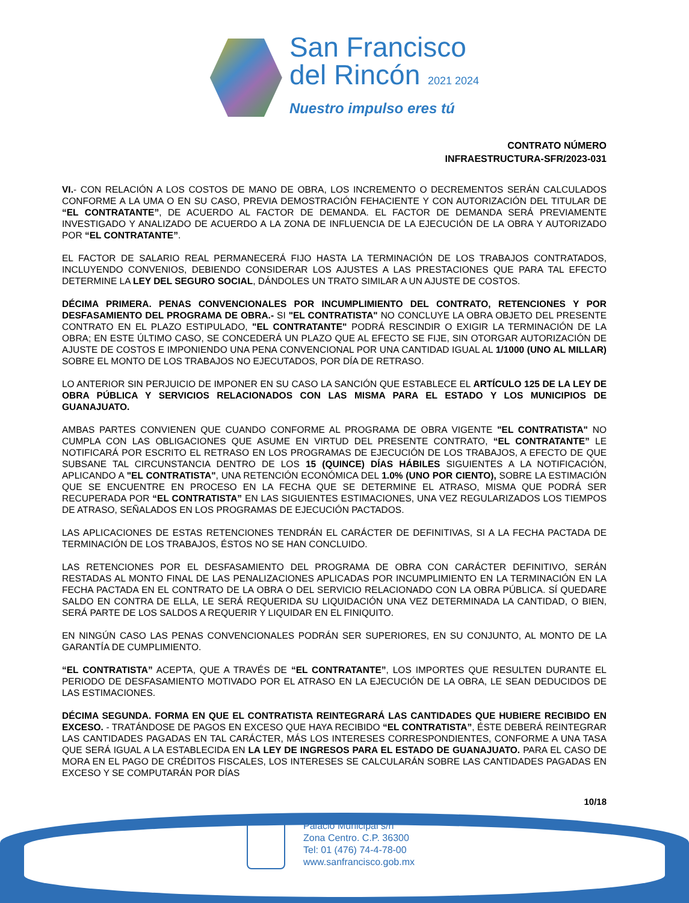San Francisco
del Rincón 2021 2024
Nuestro impulso eres tú
CONTRATO NÚMERO
INFRAESTRUCTURA-SFR/2023-031
VI.- CON RELACIÓN A LOS COSTOS DE MANO DE OBRA, LOS INCREMENTO O DECREMENTOS SERÁN CALCULADOS CONFORME A LA UMA O EN SU CASO, PREVIA DEMOSTRACIÓN FEHACIENTE Y CON AUTORIZACIÓN DEL TITULAR DE “EL CONTRATANTE”, DE ACUERDO AL FACTOR DE DEMANDA. EL FACTOR DE DEMANDA SERÁ PREVIAMENTE INVESTIGADO Y ANALIZADO DE ACUERDO A LA ZONA DE INFLUENCIA DE LA EJECUCIÓN DE LA OBRA Y AUTORIZADO POR “EL CONTRATANTE”.
EL FACTOR DE SALARIO REAL PERMANECERÁ FIJO HASTA LA TERMINACIÓN DE LOS TRABAJOS CONTRATADOS, INCLUYENDO CONVENIOS, DEBIENDO CONSIDERAR LOS AJUSTES A LAS PRESTACIONES QUE PARA TAL EFECTO DETERMINE LA LEY DEL SEGURO SOCIAL, DÁNDOLES UN TRATO SIMILAR A UN AJUSTE DE COSTOS.
DÉCIMA PRIMERA. PENAS CONVENCIONALES POR INCUMPLIMIENTO DEL CONTRATO, RETENCIONES Y POR DESFASAMIENTO DEL PROGRAMA DE OBRA.- SI "EL CONTRATISTA" NO CONCLUYE LA OBRA OBJETO DEL PRESENTE CONTRATO EN EL PLAZO ESTIPULADO, "EL CONTRATANTE" PODRÁ RESCINDIR O EXIGIR LA TERMINACIÓN DE LA OBRA; EN ESTE ÚLTIMO CASO, SE CONCEDERÁ UN PLAZO QUE AL EFECTO SE FIJE, SIN OTORGAR AUTORIZACIÓN DE AJUSTE DE COSTOS E IMPONIENDO UNA PENA CONVENCIONAL POR UNA CANTIDAD IGUAL AL 1/1000 (UNO AL MILLAR) SOBRE EL MONTO DE LOS TRABAJOS NO EJECUTADOS, POR DÍA DE RETRASO.
LO ANTERIOR SIN PERJUICIO DE IMPONER EN SU CASO LA SANCIÓN QUE ESTABLECE EL ARTÍCULO 125 DE LA LEY DE OBRA PÚBLICA Y SERVICIOS RELACIONADOS CON LAS MISMA PARA EL ESTADO Y LOS MUNICIPIOS DE GUANAJUATO.
AMBAS PARTES CONVIENEN QUE CUANDO CONFORME AL PROGRAMA DE OBRA VIGENTE "EL CONTRATISTA" NO CUMPLA CON LAS OBLIGACIONES QUE ASUME EN VIRTUD DEL PRESENTE CONTRATO, “EL CONTRATANTE” LE NOTIFICARÁ POR ESCRITO EL RETRASO EN LOS PROGRAMAS DE EJECUCIÓN DE LOS TRABAJOS, A EFECTO DE QUE SUBSANE TAL CIRCUNSTANCIA DENTRO DE LOS 15 (QUINCE) DÍAS HÁBILES SIGUIENTES A LA NOTIFICACIÓN, APLICANDO A "EL CONTRATISTA", UNA RETENCIÓN ECONÓMICA DEL 1.0% (UNO POR CIENTO), SOBRE LA ESTIMACIÓN QUE SE ENCUENTRE EN PROCESO EN LA FECHA QUE SE DETERMINE EL ATRASO, MISMA QUE PODRÁ SER RECUPERADA POR “EL CONTRATISTA” EN LAS SIGUIENTES ESTIMACIONES, UNA VEZ REGULARIZADOS LOS TIEMPOS DE ATRASO, SEÑALADOS EN LOS PROGRAMAS DE EJECUCIÓN PACTADOS.
LAS APLICACIONES DE ESTAS RETENCIONES TENDRÁN EL CARÁCTER DE DEFINITIVAS, SI A LA FECHA PACTADA DE TERMINACIÓN DE LOS TRABAJOS, ÉSTOS NO SE HAN CONCLUIDO.
LAS RETENCIONES POR EL DESFASAMIENTO DEL PROGRAMA DE OBRA CON CARÁCTER DEFINITIVO, SERÁN RESTADAS AL MONTO FINAL DE LAS PENALIZACIONES APLICADAS POR INCUMPLIMIENTO EN LA TERMINACIÓN EN LA FECHA PACTADA EN EL CONTRATO DE LA OBRA O DEL SERVICIO RELACIONADO CON LA OBRA PÚBLICA. SÍ QUEDARE SALDO EN CONTRA DE ELLA, LE SERÁ REQUERIDA SU LIQUIDACIÓN UNA VEZ DETERMINADA LA CANTIDAD, O BIEN, SERÁ PARTE DE LOS SALDOS A REQUERIR Y LIQUIDAR EN EL FINIQUITO.
EN NINGÚN CASO LAS PENAS CONVENCIONALES PODRÁN SER SUPERIORES, EN SU CONJUNTO, AL MONTO DE LA GARANTÍA DE CUMPLIMIENTO.
“EL CONTRATISTA” ACEPTA, QUE A TRAVÉS DE “EL CONTRATANTE”, LOS IMPORTES QUE RESULTEN DURANTE EL PERIODO DE DESFASAMIENTO MOTIVADO POR EL ATRASO EN LA EJECUCIÓN DE LA OBRA, LE SEAN DEDUCIDOS DE LAS ESTIMACIONES.
DÉCIMA SEGUNDA. FORMA EN QUE EL CONTRATISTA REINTEGRARÁ LAS CANTIDADES QUE HUBIERE RECIBIDO EN EXCESO. - TRATÁNDOSE DE PAGOS EN EXCESO QUE HAYA RECIBIDO “EL CONTRATISTA”, ÉSTE DEBERÁ REINTEGRAR LAS CANTIDADES PAGADAS EN TAL CARÁCTER, MÁS LOS INTERESES CORRESPONDIENTES, CONFORME A UNA TASA QUE SERÁ IGUAL A LA ESTABLECIDA EN LA LEY DE INGRESOS PARA EL ESTADO DE GUANAJUATO. PARA EL CASO DE MORA EN EL PAGO DE CRÉDITOS FISCALES, LOS INTERESES SE CALCULARÁN SOBRE LAS CANTIDADES PAGADAS EN EXCESO Y SE COMPUTARÁN POR DÍAS
10/18
Palacio Municipal s/n
Zona Centro. C.P. 36300
Tel: 01 (476) 74-4-78-00
www.sanfrancisco.gob.mx